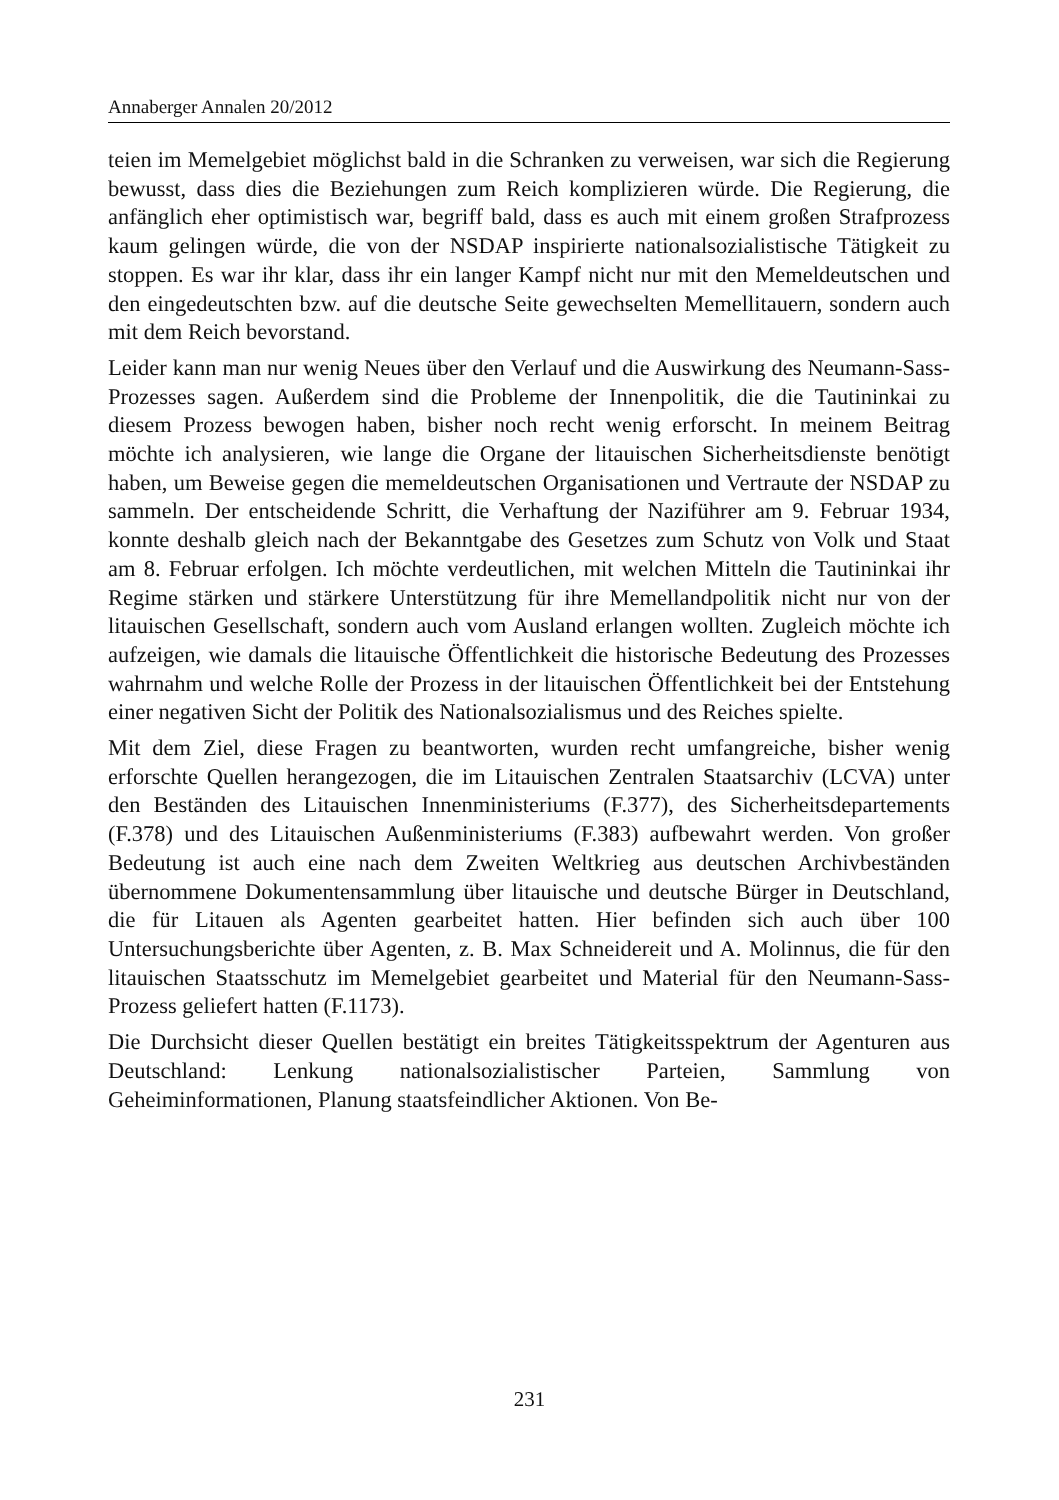Annaberger Annalen 20/2012
teien im Memelgebiet möglichst bald in die Schranken zu verweisen, war sich die Regierung bewusst, dass dies die Beziehungen zum Reich komplizieren würde. Die Regierung, die anfänglich eher optimistisch war, begriff bald, dass es auch mit einem großen Strafprozess kaum gelingen würde, die von der NSDAP inspirierte nationalsozialistische Tätigkeit zu stoppen. Es war ihr klar, dass ihr ein langer Kampf nicht nur mit den Memeldeutschen und den eingedeutschten bzw. auf die deutsche Seite gewechselten Memellitauern, sondern auch mit dem Reich bevorstand.
Leider kann man nur wenig Neues über den Verlauf und die Auswirkung des Neumann-Sass-Prozesses sagen. Außerdem sind die Probleme der Innenpolitik, die die Tautininkai zu diesem Prozess bewogen haben, bisher noch recht wenig erforscht. In meinem Beitrag möchte ich analysieren, wie lange die Organe der litauischen Sicherheitsdienste benötigt haben, um Beweise gegen die memeldeutschen Organisationen und Vertraute der NSDAP zu sammeln. Der entscheidende Schritt, die Verhaftung der Naziführer am 9. Februar 1934, konnte deshalb gleich nach der Bekanntgabe des Gesetzes zum Schutz von Volk und Staat am 8. Februar erfolgen. Ich möchte verdeutlichen, mit welchen Mitteln die Tautininkai ihr Regime stärken und stärkere Unterstützung für ihre Memellandpolitik nicht nur von der litauischen Gesellschaft, sondern auch vom Ausland erlangen wollten. Zugleich möchte ich aufzeigen, wie damals die litauische Öffentlichkeit die historische Bedeutung des Prozesses wahrnahm und welche Rolle der Prozess in der litauischen Öffentlichkeit bei der Entstehung einer negativen Sicht der Politik des Nationalsozialismus und des Reiches spielte.
Mit dem Ziel, diese Fragen zu beantworten, wurden recht umfangreiche, bisher wenig erforschte Quellen herangezogen, die im Litauischen Zentralen Staatsarchiv (LCVA) unter den Beständen des Litauischen Innenministeriums (F.377), des Sicherheitsdepartements (F.378) und des Litauischen Außenministeriums (F.383) aufbewahrt werden. Von großer Bedeutung ist auch eine nach dem Zweiten Weltkrieg aus deutschen Archivbeständen übernommene Dokumentensammlung über litauische und deutsche Bürger in Deutschland, die für Litauen als Agenten gearbeitet hatten. Hier befinden sich auch über 100 Untersuchungsberichte über Agenten, z. B. Max Schneidereit und A. Molinnus, die für den litauischen Staatsschutz im Memelgebiet gearbeitet und Material für den Neumann-Sass-Prozess geliefert hatten (F.1173).
Die Durchsicht dieser Quellen bestätigt ein breites Tätigkeitsspektrum der Agenturen aus Deutschland: Lenkung nationalsozialistischer Parteien, Sammlung von Geheiminformationen, Planung staatsfeindlicher Aktionen. Von Be-
231